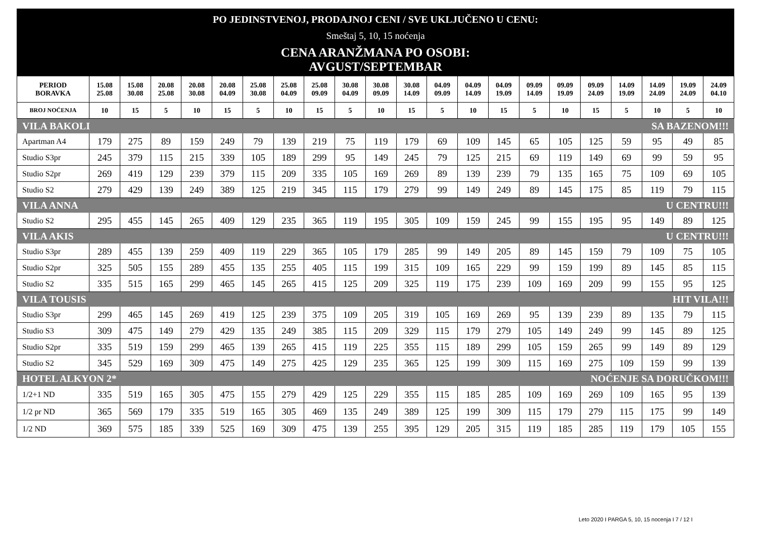PO JEDINSTVENOJ, PRODAJNOJ CENI / SVE UKLJUČENO U CENU:
Smeštaj 5, 10, 15 noćenja
CENA ARANŽMANA PO OSOBI:
AVGUST/SEPTEMBAR
| PERIOD BORAVKA | 15.08 25.08 | 15.08 30.08 | 20.08 25.08 | 20.08 30.08 | 20.08 04.09 | 25.08 30.08 | 25.08 04.09 | 25.08 09.09 | 30.08 04.09 | 30.08 09.09 | 30.08 14.09 | 04.09 09.09 | 04.09 14.09 | 04.09 19.09 | 09.09 14.09 | 09.09 19.09 | 09.09 24.09 | 14.09 19.09 | 14.09 24.09 | 19.09 24.09 | 24.09 04.10 |
| --- | --- | --- | --- | --- | --- | --- | --- | --- | --- | --- | --- | --- | --- | --- | --- | --- | --- | --- | --- | --- | --- |
| BROJ NOĆENJA | 10 | 15 | 5 | 10 | 15 | 5 | 10 | 15 | 5 | 10 | 15 | 5 | 10 | 15 | 5 | 10 | 15 | 5 | 10 | 5 | 10 |
| VILA BAKOLI | | | | | | | | | | | SA BAZENOM!!! | | | | | | | | | | |
| Apartman A4 | 179 | 275 | 89 | 159 | 249 | 79 | 139 | 219 | 75 | 119 | 179 | 69 | 109 | 145 | 65 | 105 | 125 | 59 | 95 | 49 | 85 |
| Studio S3pr | 245 | 379 | 115 | 215 | 339 | 105 | 189 | 299 | 95 | 149 | 245 | 79 | 125 | 215 | 69 | 119 | 149 | 69 | 99 | 59 | 95 |
| Studio S2pr | 269 | 419 | 129 | 239 | 379 | 115 | 209 | 335 | 105 | 169 | 269 | 89 | 139 | 239 | 79 | 135 | 165 | 75 | 109 | 69 | 105 |
| Studio S2 | 279 | 429 | 139 | 249 | 389 | 125 | 219 | 345 | 115 | 179 | 279 | 99 | 149 | 249 | 89 | 145 | 175 | 85 | 119 | 79 | 115 |
| VILA ANNA | | | | | | | | | | | U CENTRU!!! | | | | | | | | | | |
| Studio S2 | 295 | 455 | 145 | 265 | 409 | 129 | 235 | 365 | 119 | 195 | 305 | 109 | 159 | 245 | 99 | 155 | 195 | 95 | 149 | 89 | 125 |
| VILA AKIS | | | | | | | | | | | U CENTRU!!! | | | | | | | | | | |
| Studio S3pr | 289 | 455 | 139 | 259 | 409 | 119 | 229 | 365 | 105 | 179 | 285 | 99 | 149 | 205 | 89 | 145 | 159 | 79 | 109 | 75 | 105 |
| Studio S2pr | 325 | 505 | 155 | 289 | 455 | 135 | 255 | 405 | 115 | 199 | 315 | 109 | 165 | 229 | 99 | 159 | 199 | 89 | 145 | 85 | 115 |
| Studio S2 | 335 | 515 | 165 | 299 | 465 | 145 | 265 | 415 | 125 | 209 | 325 | 119 | 175 | 239 | 109 | 169 | 209 | 99 | 155 | 95 | 125 |
| VILA TOUSIS | | | | | | | | | | | HIT VILA!!! | | | | | | | | | | |
| Studio S3pr | 299 | 465 | 145 | 269 | 419 | 125 | 239 | 375 | 109 | 205 | 319 | 105 | 169 | 269 | 95 | 139 | 239 | 89 | 135 | 79 | 115 |
| Studio S3 | 309 | 475 | 149 | 279 | 429 | 135 | 249 | 385 | 115 | 209 | 329 | 115 | 179 | 279 | 105 | 149 | 249 | 99 | 145 | 89 | 125 |
| Studio S2pr | 335 | 519 | 159 | 299 | 465 | 139 | 265 | 415 | 119 | 225 | 355 | 115 | 189 | 299 | 105 | 159 | 265 | 99 | 149 | 89 | 129 |
| Studio S2 | 345 | 529 | 169 | 309 | 475 | 149 | 275 | 425 | 129 | 235 | 365 | 125 | 199 | 309 | 115 | 169 | 275 | 109 | 159 | 99 | 139 |
| HOTEL ALKYON 2* | | | | | | | | | | | NOĆENJE SA DORUČKOM!!! | | | | | | | | | | |
| 1/2+1 ND | 335 | 519 | 165 | 305 | 475 | 155 | 279 | 429 | 125 | 229 | 355 | 115 | 185 | 285 | 109 | 169 | 269 | 109 | 165 | 95 | 139 |
| 1/2 pr ND | 365 | 569 | 179 | 335 | 519 | 165 | 305 | 469 | 135 | 249 | 389 | 125 | 199 | 309 | 115 | 179 | 279 | 115 | 175 | 99 | 149 |
| 1/2 ND | 369 | 575 | 185 | 339 | 525 | 169 | 309 | 475 | 139 | 255 | 395 | 129 | 205 | 315 | 119 | 185 | 285 | 119 | 179 | 105 | 155 |
Leto 2020 I PARGA 5, 10, 15 nocenja I 7 / 12 I